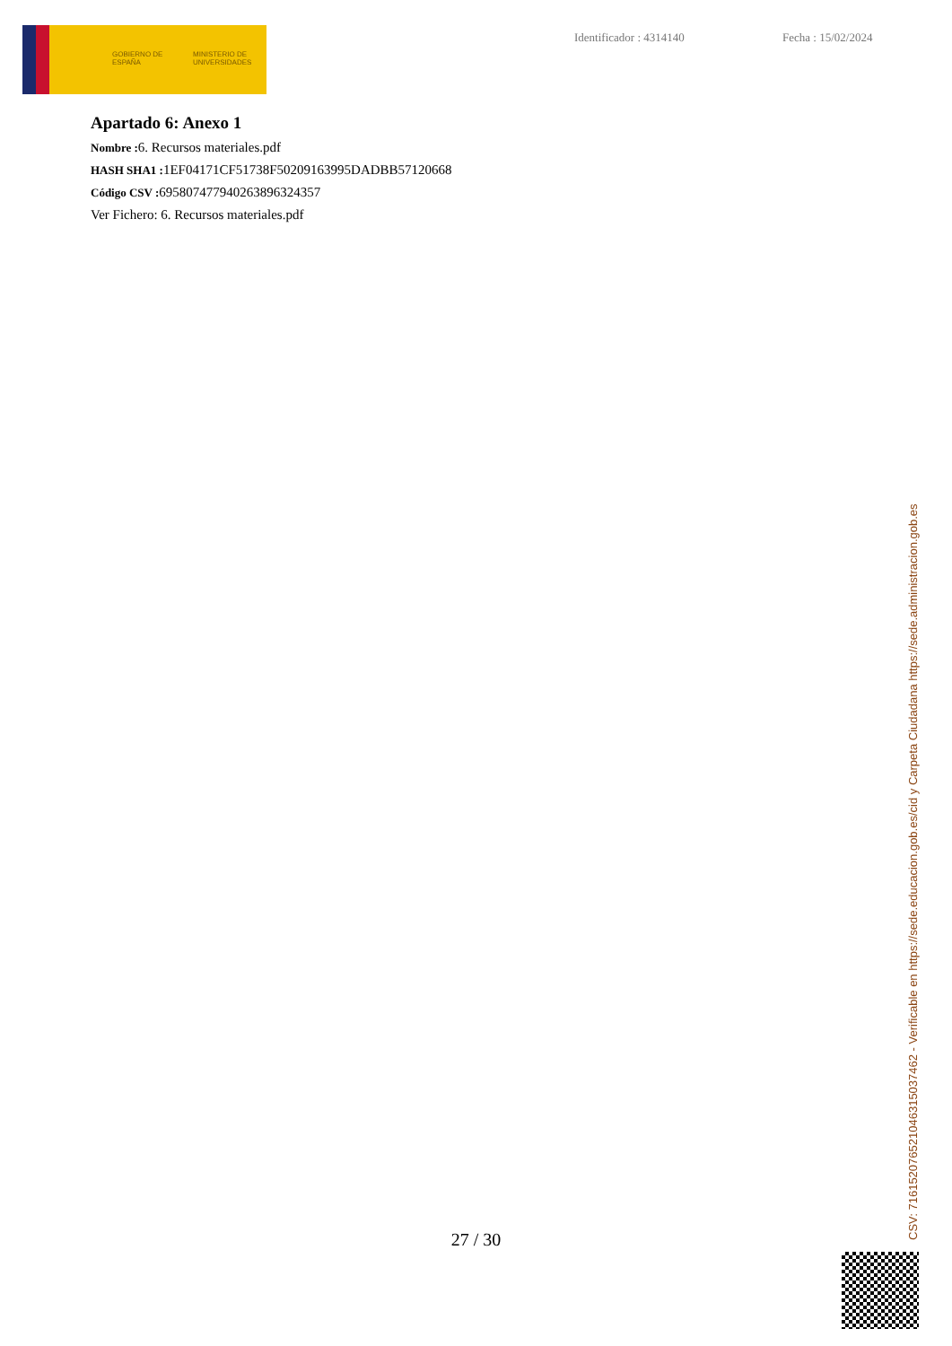GOBIERNO DE ESPAÑA
MINISTERIO DE UNIVERSIDADES
Identificador : 4314140 Fecha : 15/02/2024
Apartado 6: Anexo 1
Nombre : 6. Recursos materiales.pdf
HASH SHA1 : 1EF04171CF51738F50209163995DADBB57120668
Código CSV : 695807477940263896324357
Ver Fichero: 6. Recursos materiales.pdf
27 / 30 CSV: 716152076521046315037462 - Verificable en https://sede.educacion.gob.es/cid y Carpeta Ciudadana https://sede.administracion.gob.es